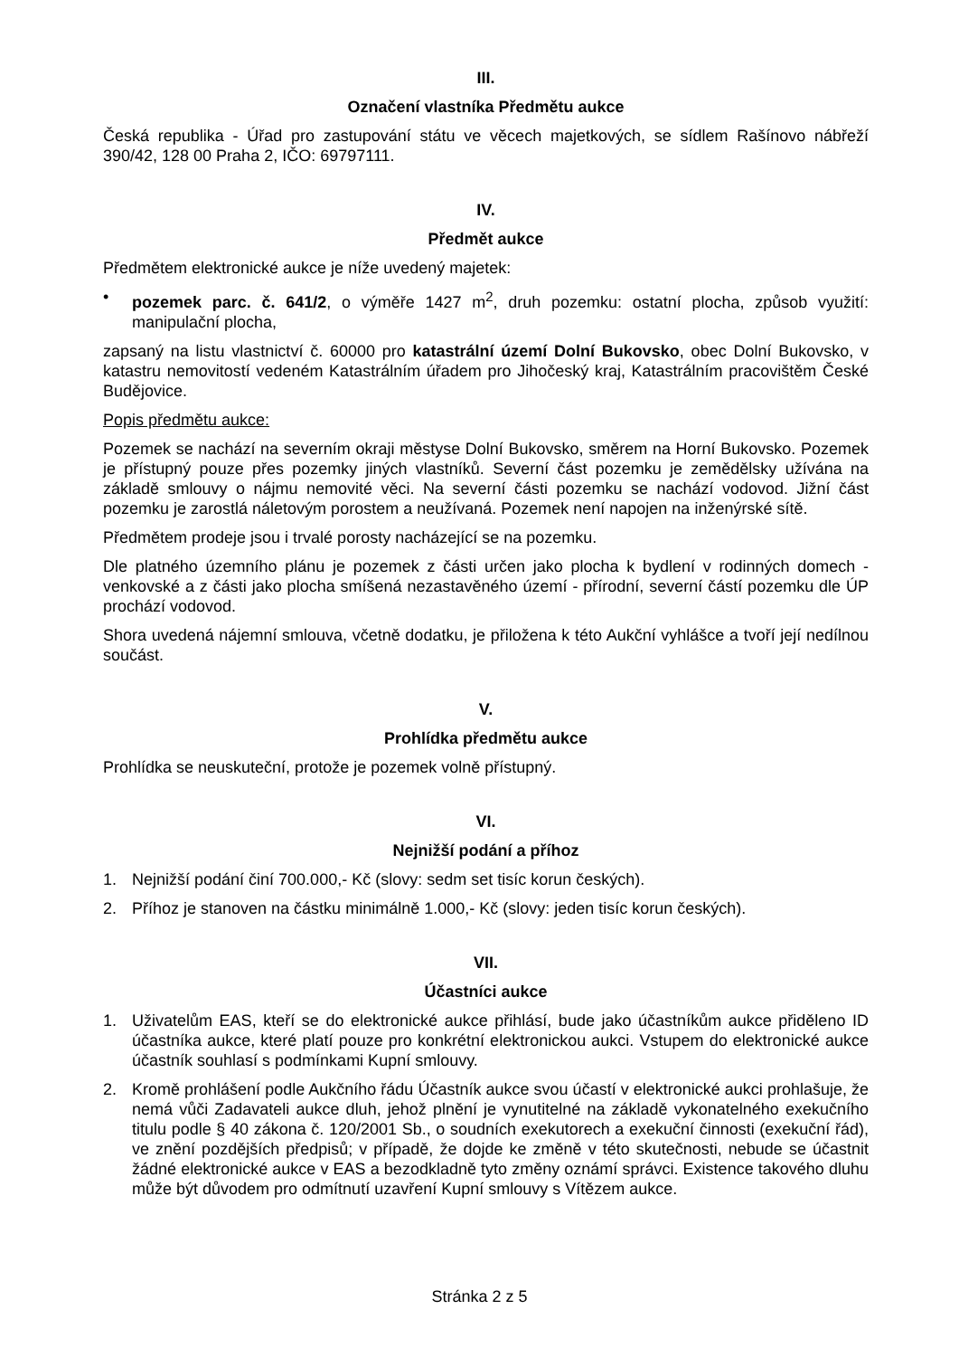III.
Označení vlastníka Předmětu aukce
Česká republika - Úřad pro zastupování státu ve věcech majetkových, se sídlem Rašínovo nábřeží 390/42, 128 00 Praha 2, IČO: 69797111.
IV.
Předmět aukce
Předmětem elektronické aukce je níže uvedený majetek:
• pozemek parc. č. 641/2, o výměře 1427 m<sup>2</sup>, druh pozemku: ostatní plocha, způsob využití: manipulační plocha,
zapsaný na listu vlastnictví č. 60000 pro katastrální území Dolní Bukovsko, obec Dolní Bukovsko, v katastru nemovitostí vedeném Katastrálním úřadem pro Jihočeský kraj, Katastrálním pracovištěm České Budějovice.
Popis předmětu aukce:
Pozemek se nachází na severním okraji městyse Dolní Bukovsko, směrem na Horní Bukovsko. Pozemek je přístupný pouze přes pozemky jiných vlastníků. Severní část pozemku je zemědělsky užívána na základě smlouvy o nájmu nemovité věci. Na severní části pozemku se nachází vodovod. Jižní část pozemku je zarostlá náletovým porostem a neužívaná. Pozemek není napojen na inženýrské sítě.
Předmětem prodeje jsou i trvalé porosty nacházející se na pozemku.
Dle platného územního plánu je pozemek z části určen jako plocha k bydlení v rodinných domech - venkovské a z části jako plocha smíšená nezastavěného území - přírodní, severní částí pozemku dle ÚP prochází vodovod.
Shora uvedená nájemní smlouva, včetně dodatku, je přiložena k této Aukční vyhlášce a tvoří její nedílnou součást.
V.
Prohlídka předmětu aukce
Prohlídka se neuskuteční, protože je pozemek volně přístupný.
VI.
Nejnižší podání a příhoz
1. Nejnižší podání činí 700.000,- Kč (slovy: sedm set tisíc korun českých).
2. Příhoz je stanoven na částku minimálně 1.000,- Kč (slovy: jeden tisíc korun českých).
VII.
Účastníci aukce
1. Uživatelům EAS, kteří se do elektronické aukce přihlásí, bude jako účastníkům aukce přiděleno ID účastníka aukce, které platí pouze pro konkrétní elektronickou aukci. Vstupem do elektronické aukce účastník souhlasí s podmínkami Kupní smlouvy.
2. Kromě prohlášení podle Aukčního řádu Účastník aukce svou účastí v elektronické aukci prohlašuje, že nemá vůči Zadavateli aukce dluh, jehož plnění je vynutitelné na základě vykonatelného exekučního titulu podle § 40 zákona č. 120/2001 Sb., o soudních exekutorech a exekuční činnosti (exekuční řád), ve znění pozdějších předpisů; v případě, že dojde ke změně v této skutečnosti, nebude se účastnit žádné elektronické aukce v EAS a bezodkladně tyto změny oznámí správci. Existence takového dluhu může být důvodem pro odmítnutí uzavření Kupní smlouvy s Vítězem aukce.
Stránka 2 z 5